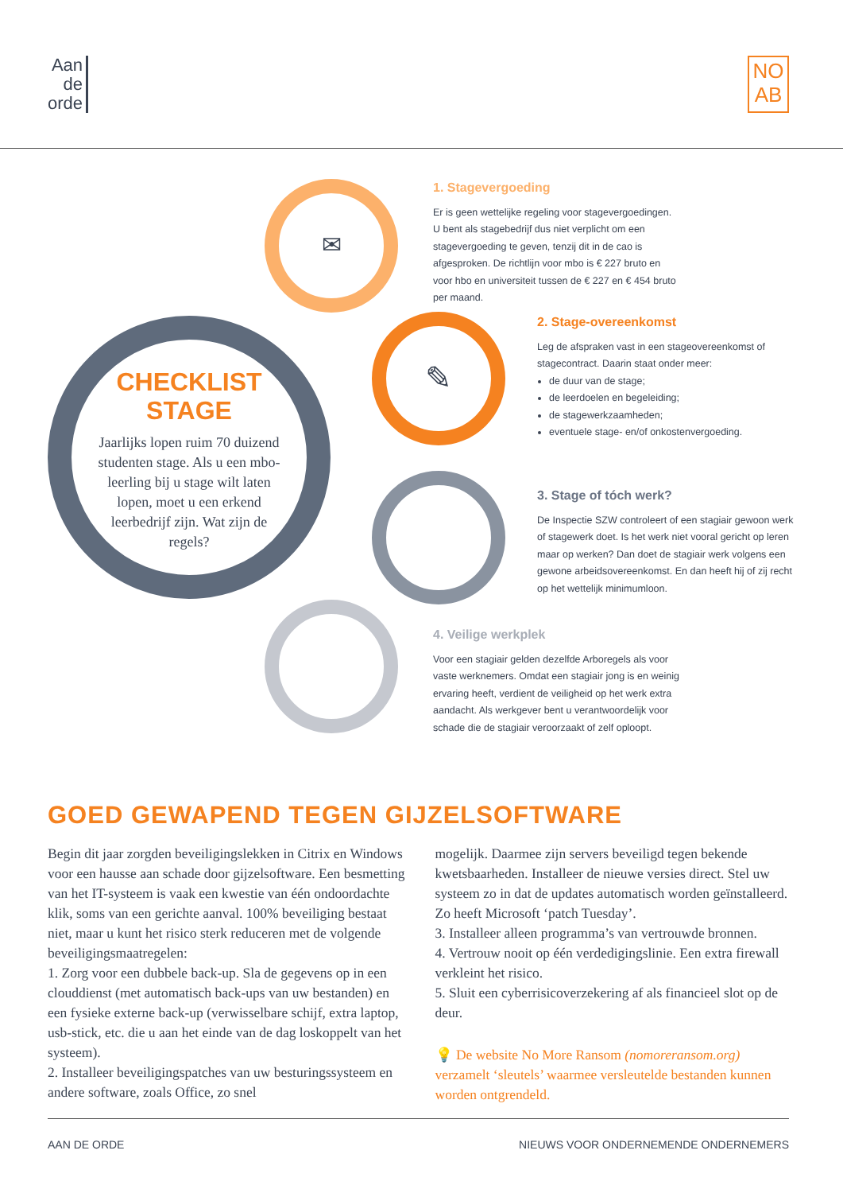Aan
de
orde
NO
AB
✉
✎
CHECKLIST
STAGE
Jaarlijks lopen ruim 70 duizend studenten stage. Als u een mbo-leerling bij u stage wilt laten lopen, moet u een erkend leerbedrijf zijn. Wat zijn de regels?
1. Stagevergoeding
Er is geen wettelijke regeling voor stagevergoedingen. U bent als stagebedrijf dus niet verplicht om een stagevergoeding te geven, tenzij dit in de cao is afgesproken. De richtlijn voor mbo is € 227 bruto en voor hbo en universiteit tussen de € 227 en € 454 bruto per maand.
2. Stage-overeenkomst
Leg de afspraken vast in een stageovereenkomst of stagecontract. Daarin staat onder meer:
de duur van de stage;
de leerdoelen en begeleiding;
de stagewerkzaamheden;
eventuele stage- en/of onkostenvergoeding.
3. Stage of tóch werk?
De Inspectie SZW controleert of een stagiair gewoon werk of stagewerk doet. Is het werk niet vooral gericht op leren maar op werken? Dan doet de stagiair werk volgens een gewone arbeidsovereenkomst. En dan heeft hij of zij recht op het wettelijk minimumloon.
4. Veilige werkplek
Voor een stagiair gelden dezelfde Arboregels als voor vaste werknemers. Omdat een stagiair jong is en weinig ervaring heeft, verdient de veiligheid op het werk extra aandacht. Als werkgever bent u verantwoordelijk voor schade die de stagiair veroorzaakt of zelf oploopt.
GOED GEWAPEND TEGEN GIJZELSOFTWARE
Begin dit jaar zorgden beveiligingslekken in Citrix en Windows voor een hausse aan schade door gijzelsoftware. Een besmetting van het IT-systeem is vaak een kwestie van één ondoordachte klik, soms van een gerichte aanval. 100% beveiliging bestaat niet, maar u kunt het risico sterk reduceren met de volgende beveiligingsmaatregelen:
1. Zorg voor een dubbele back-up. Sla de gegevens op in een clouddienst (met automatisch back-ups van uw bestanden) en een fysieke externe back-up (verwisselbare schijf, extra laptop, usb-stick, etc. die u aan het einde van de dag loskoppelt van het systeem).
2. Installeer beveiligingspatches van uw besturingssysteem en andere software, zoals Office, zo snel
mogelijk. Daarmee zijn servers beveiligd tegen bekende kwetsbaarheden. Installeer de nieuwe versies direct. Stel uw systeem zo in dat de updates automatisch worden geïnstalleerd. Zo heeft Microsoft ‘patch Tuesday’.
3. Installeer alleen programma’s van vertrouwde bronnen.
4. Vertrouw nooit op één verdedigingslinie. Een extra firewall verkleint het risico.
5. Sluit een cyberrisicoverzekering af als financieel slot op de deur.
💡 De website No More Ransom (nomoreransom.org) verzamelt ‘sleutels’ waarmee versleutelde bestanden kunnen worden ontgrendeld.
AAN DE ORDE NIEUWS VOOR ONDERNEMENDE ONDERNEMERS